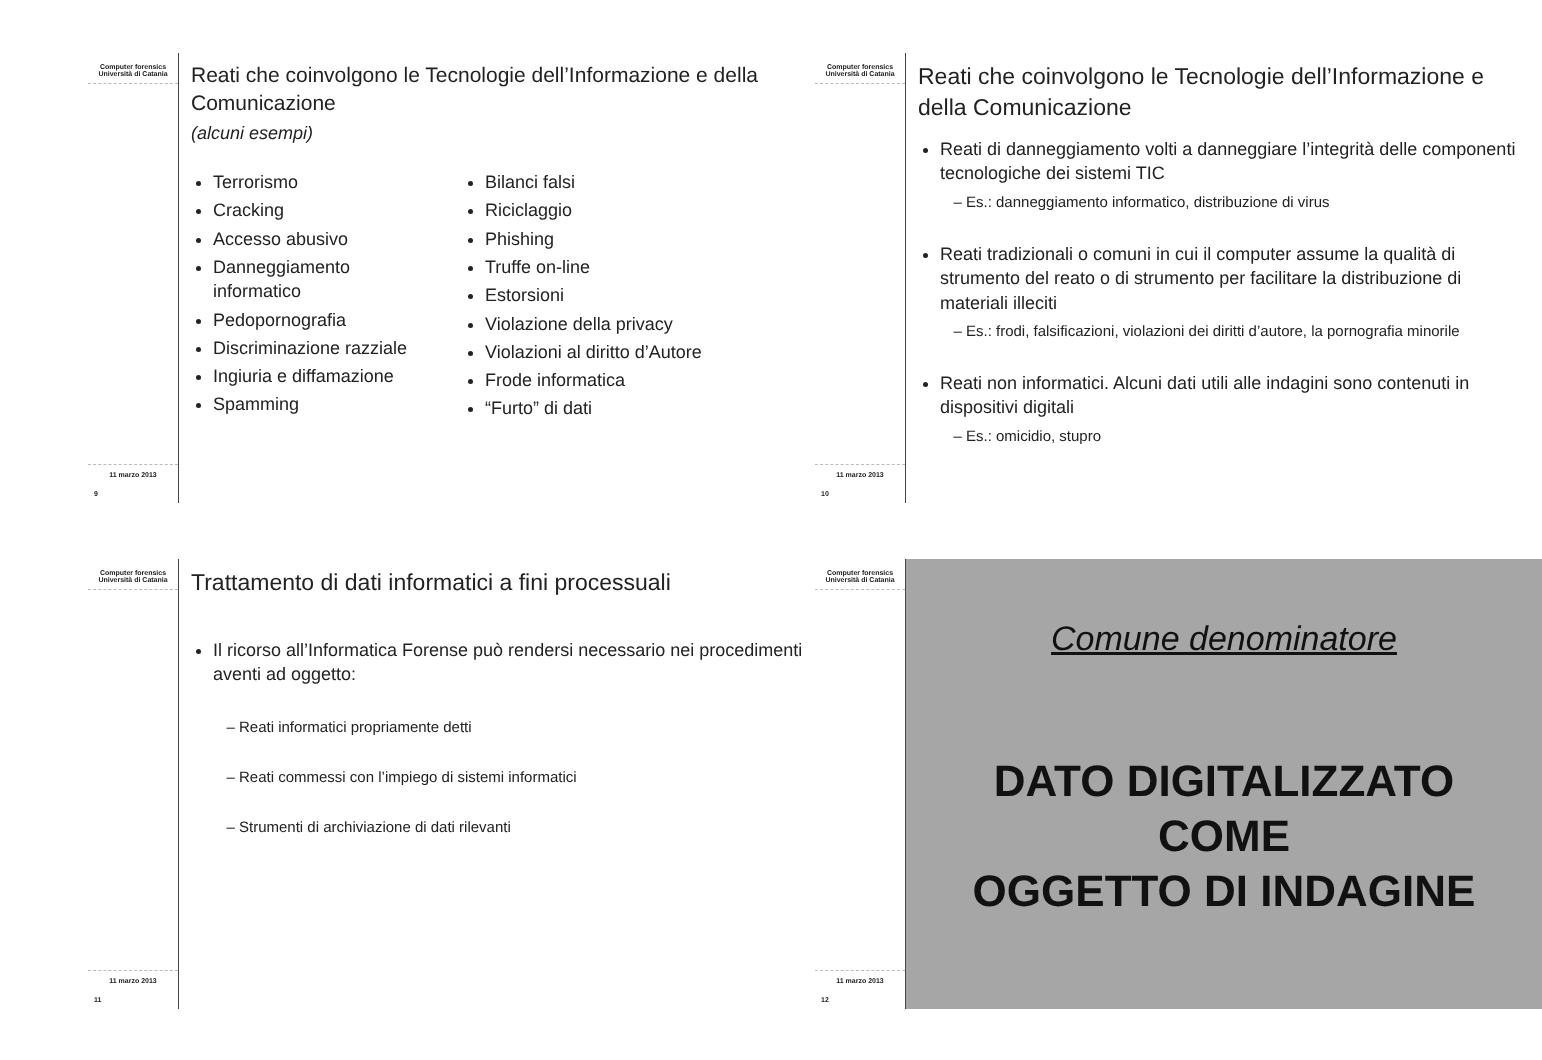Computer forensics
Università di Catania
11 marzo 2013
9
Reati che coinvolgono le Tecnologie dell’Informazione e della Comunicazione
(alcuni esempi)
Terrorismo
Cracking
Accesso abusivo
Danneggiamento informatico
Pedopornografia
Discriminazione razziale
Ingiuria e diffamazione
Spamming
Bilanci falsi
Riciclaggio
Phishing
Truffe on-line
Estorsioni
Violazione della privacy
Violazioni al diritto d’Autore
Frode informatica
“Furto” di dati
Computer forensics
Università di Catania
11 marzo 2013
10
Reati che coinvolgono le Tecnologie dell’Informazione e della Comunicazione
Reati di danneggiamento volti a danneggiare l’integrità delle componenti tecnologiche dei sistemi TIC
Es.: danneggiamento informatico, distribuzione di virus
Reati tradizionali o comuni in cui il computer assume la qualità di strumento del reato o di strumento per facilitare la distribuzione di materiali illeciti
Es.: frodi, falsificazioni, violazioni dei diritti d’autore, la pornografia minorile
Reati non informatici. Alcuni dati utili alle indagini sono contenuti in dispositivi digitali
Es.: omicidio, stupro
Computer forensics
Università di Catania
11 marzo 2013
11
Trattamento di dati informatici a fini processuali
Il ricorso all’Informatica Forense può rendersi necessario nei procedimenti aventi ad oggetto:
Reati informatici propriamente detti
Reati commessi con l’impiego di sistemi informatici
Strumenti di archiviazione di dati rilevanti
Computer forensics
Università di Catania
11 marzo 2013
12
Comune denominatore
DATO DIGITALIZZATO
COME
OGGETTO DI INDAGINE